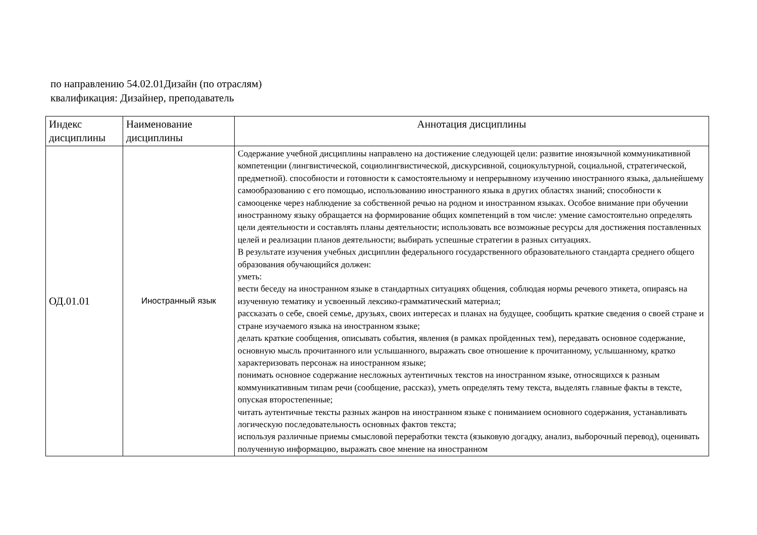по направлению 54.02.01Дизайн (по отраслям)
квалификация: Дизайнер, преподаватель
| Индекс дисциплины | Наименование дисциплины | Аннотация дисциплины |
| --- | --- | --- |
| ОД.01.01 | Иностранный язык | Содержание учебной дисциплины направлено на достижение следующей цели: развитие иноязычной коммуникативной компетенции (лингвистической, социолингвистической, дискурсивной, социокультурной, социальной, стратегической, предметной). способности и готовности к самостоятельному и непрерывному изучению иностранного языка, дальнейшему самообразованию с его помощью, использованию иностранного языка в других областях знаний; способности к самооценке через наблюдение за собственной речью на родном и иностранном языках. Особое внимание при обучении иностранному языку обращается на формирование общих компетенций в том числе: умение самостоятельно определять цели деятельности и составлять планы деятельности; использовать все возможные ресурсы для достижения поставленных целей и реализации планов деятельности; выбирать успешные стратегии в разных ситуациях. В результате изучения учебных дисциплин федерального государственного образовательного стандарта среднего общего образования обучающийся должен: уметь: вести беседу на иностранном языке в стандартных ситуациях общения, соблюдая нормы речевого этикета, опираясь на изученную тематику и усвоенный лексико-грамматический материал; рассказать о себе, своей семье, друзьях, своих интересах и планах на будущее, сообщить краткие сведения о своей стране и стране изучаемого языка на иностранном языке; делать краткие сообщения, описывать события, явления (в рамках пройденных тем), передавать основное содержание, основную мысль прочитанного или услышанного, выражать свое отношение к прочитанному, услышанному, кратко характеризовать персонаж на иностранном языке; понимать основное содержание несложных аутентичных текстов на иностранном языке, относящихся к разным коммуникативным типам речи (сообщение, рассказ), уметь определять тему текста, выделять главные факты в тексте, опуская второстепенные; читать аутентичные тексты разных жанров на иностранном языке с пониманием основного содержания, устанавливать логическую последовательность основных фактов текста; используя различные приемы смысловой переработки текста (языковую догадку, анализ, выборочный перевод), оценивать полученную информацию, выражать свое мнение на иностранном |